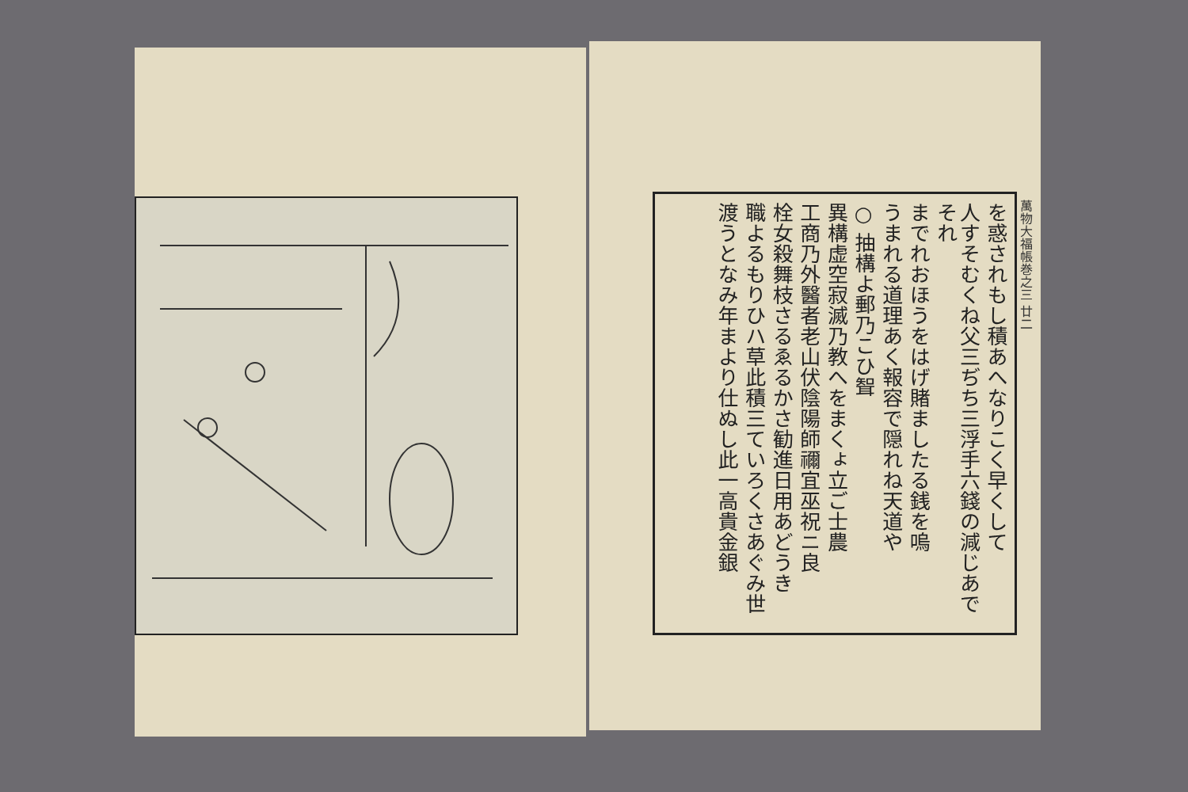萬物大福帳巻之三 廿二
を惑されもし積あへなりこく早くして
人すそむくね父三ぢち三浮手六錢の減じあでそれ
までれおほうをはげ賭ましたる銭を嗚
うまれる道理あく報容で隠れね天道や
○ 抽構よ郵乃こひ聟
異構虚空寂滅乃教へをまくょ立ご士農
工商乃外醫者老山伏陰陽師禰宜巫祝ニ良
栓女殺舞枝さるゑるかさ勧進日用あどうき
職よるもりひハ草此積三ていろくさあぐみ世
渡うとなみ年まより仕ぬし此一高貴金銀